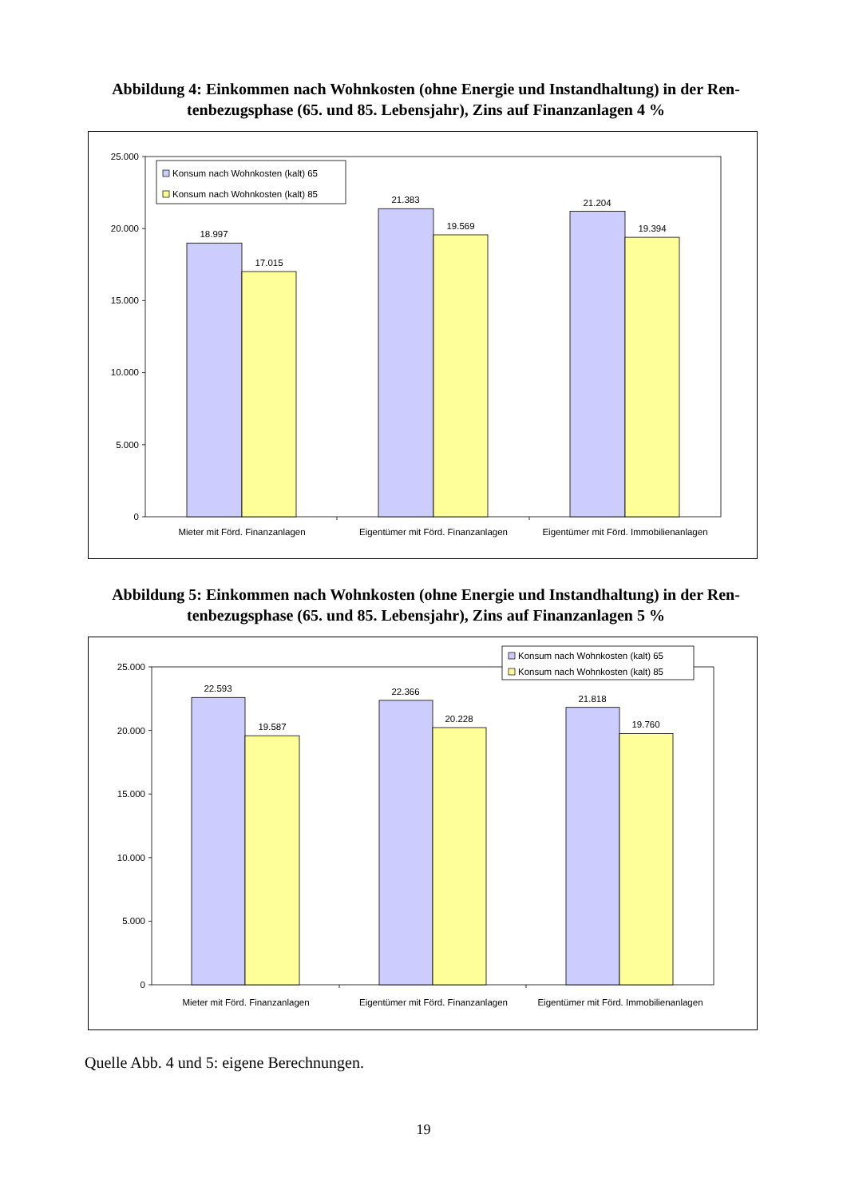Abbildung 4: Einkommen nach Wohnkosten (ohne Energie und Instandhaltung) in der Ren-tenbezugsphase (65. und 85. Lebensjahr), Zins auf Finanzanlagen 4 %
Konsum nach Wohnkosten (kalt) 65
Konsum nach Wohnkosten (kalt) 85
25.000
20.000
15.000
10.000
5.000
0
18.997
17.015
21.383
19.569
21.204
19.394
Mieter mit Förd. Finanzanlagen
Eigentümer mit Förd. Finanzanlagen
Eigentümer mit Förd. Immobilienanlagen
Abbildung 5: Einkommen nach Wohnkosten (ohne Energie und Instandhaltung) in der Ren-tenbezugsphase (65. und 85. Lebensjahr), Zins auf Finanzanlagen 5 %
Konsum nach Wohnkosten (kalt) 65
Konsum nach Wohnkosten (kalt) 85
25.000
20.000
15.000
10.000
5.000
0
22.593
19.587
22.366
20.228
21.818
19.760
Mieter mit Förd. Finanzanlagen
Eigentümer mit Förd. Finanzanlagen
Eigentümer mit Förd. Immobilienanlagen
Quelle Abb. 4 und 5: eigene Berechnungen.
19